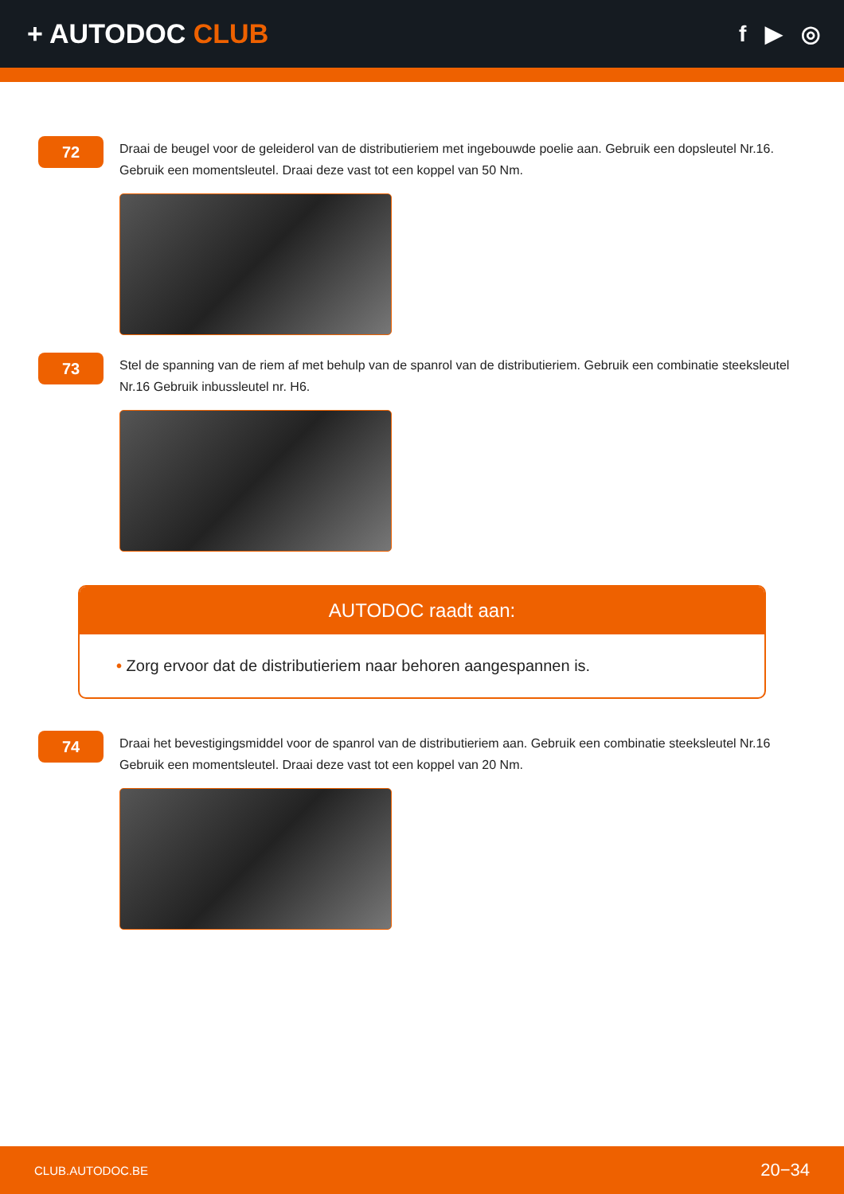+ AUTODOC CLUB
f ▶ ◎
72
Draai de beugel voor de geleiderol van de distributieriem met ingebouwde poelie aan. Gebruik een dopsleutel Nr.16. Gebruik een momentsleutel. Draai deze vast tot een koppel van 50 Nm.
73
Stel de spanning van de riem af met behulp van de spanrol van de distributieriem. Gebruik een combinatie steeksleutel Nr.16 Gebruik inbussleutel nr. H6.
AUTODOC raadt aan:
• Zorg ervoor dat de distributieriem naar behoren aangespannen is.
74
Draai het bevestigingsmiddel voor de spanrol van de distributieriem aan. Gebruik een combinatie steeksleutel Nr.16 Gebruik een momentsleutel. Draai deze vast tot een koppel van 20 Nm.
CLUB.AUTODOC.BE 20−34